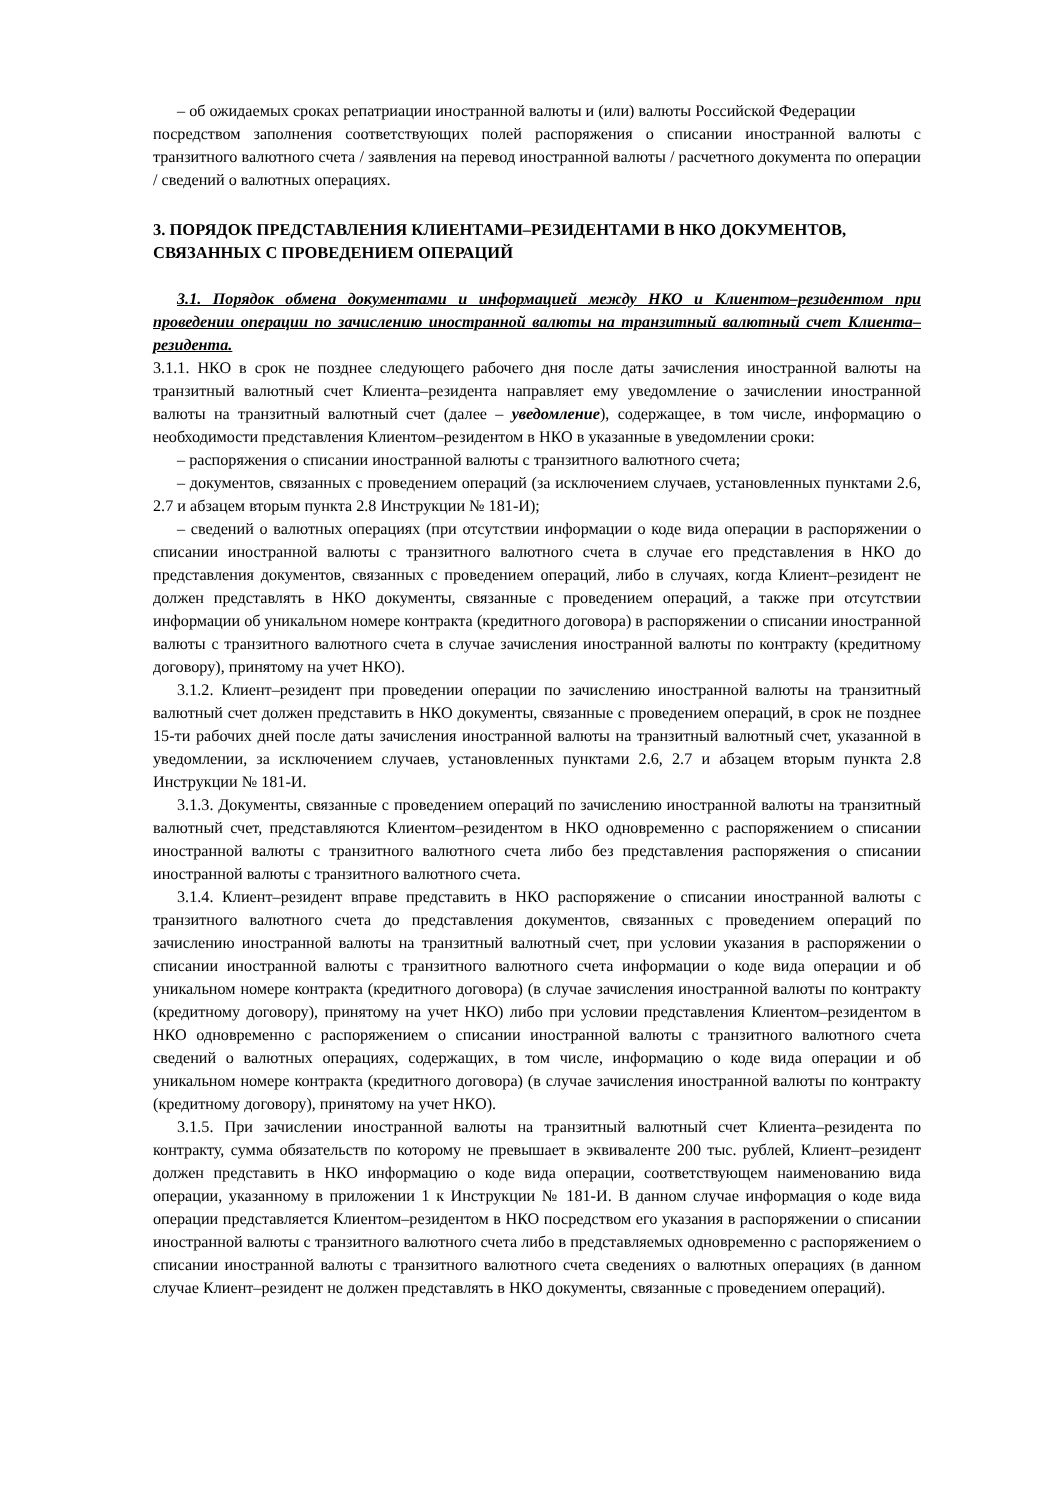– об ожидаемых сроках репатриации иностранной валюты и (или) валюты Российской Федерации
посредством заполнения соответствующих полей распоряжения о списании иностранной валюты с транзитного валютного счета / заявления на перевод иностранной валюты / расчетного документа по операции / сведений о валютных операциях.
3. ПОРЯДОК ПРЕДСТАВЛЕНИЯ КЛИЕНТАМИ–РЕЗИДЕНТАМИ В НКО ДОКУМЕНТОВ, СВЯЗАННЫХ С ПРОВЕДЕНИЕМ ОПЕРАЦИЙ
3.1. Порядок обмена документами и информацией между НКО и Клиентом–резидентом при проведении операции по зачислению иностранной валюты на транзитный валютный счет Клиента–резидента.
3.1.1. НКО в срок не позднее следующего рабочего дня после даты зачисления иностранной валюты на транзитный валютный счет Клиента–резидента направляет ему уведомление о зачислении иностранной валюты на транзитный валютный счет (далее – уведомление), содержащее, в том числе, информацию о необходимости представления Клиентом–резидентом в НКО в указанные в уведомлении сроки:
– распоряжения о списании иностранной валюты с транзитного валютного счета;
– документов, связанных с проведением операций (за исключением случаев, установленных пунктами 2.6, 2.7 и абзацем вторым пункта 2.8 Инструкции № 181-И);
– сведений о валютных операциях (при отсутствии информации о коде вида операции в распоряжении о списании иностранной валюты с транзитного валютного счета в случае его представления в НКО до представления документов, связанных с проведением операций, либо в случаях, когда Клиент–резидент не должен представлять в НКО документы, связанные с проведением операций, а также при отсутствии информации об уникальном номере контракта (кредитного договора) в распоряжении о списании иностранной валюты с транзитного валютного счета в случае зачисления иностранной валюты по контракту (кредитному договору), принятому на учет НКО).
3.1.2. Клиент–резидент при проведении операции по зачислению иностранной валюты на транзитный валютный счет должен представить в НКО документы, связанные с проведением операций, в срок не позднее 15-ти рабочих дней после даты зачисления иностранной валюты на транзитный валютный счет, указанной в уведомлении, за исключением случаев, установленных пунктами 2.6, 2.7 и абзацем вторым пункта 2.8 Инструкции № 181-И.
3.1.3. Документы, связанные с проведением операций по зачислению иностранной валюты на транзитный валютный счет, представляются Клиентом–резидентом в НКО одновременно с распоряжением о списании иностранной валюты с транзитного валютного счета либо без представления распоряжения о списании иностранной валюты с транзитного валютного счета.
3.1.4. Клиент–резидент вправе представить в НКО распоряжение о списании иностранной валюты с транзитного валютного счета до представления документов, связанных с проведением операций по зачислению иностранной валюты на транзитный валютный счет, при условии указания в распоряжении о списании иностранной валюты с транзитного валютного счета информации о коде вида операции и об уникальном номере контракта (кредитного договора) (в случае зачисления иностранной валюты по контракту (кредитному договору), принятому на учет НКО) либо при условии представления Клиентом–резидентом в НКО одновременно с распоряжением о списании иностранной валюты с транзитного валютного счета сведений о валютных операциях, содержащих, в том числе, информацию о коде вида операции и об уникальном номере контракта (кредитного договора) (в случае зачисления иностранной валюты по контракту (кредитному договору), принятому на учет НКО).
3.1.5. При зачислении иностранной валюты на транзитный валютный счет Клиента–резидента по контракту, сумма обязательств по которому не превышает в эквиваленте 200 тыс. рублей, Клиент–резидент должен представить в НКО информацию о коде вида операции, соответствующем наименованию вида операции, указанному в приложении 1 к Инструкции № 181-И. В данном случае информация о коде вида операции представляется Клиентом–резидентом в НКО посредством его указания в распоряжении о списании иностранной валюты с транзитного валютного счета либо в представляемых одновременно с распоряжением о списании иностранной валюты с транзитного валютного счета сведениях о валютных операциях (в данном случае Клиент–резидент не должен представлять в НКО документы, связанные с проведением операций).